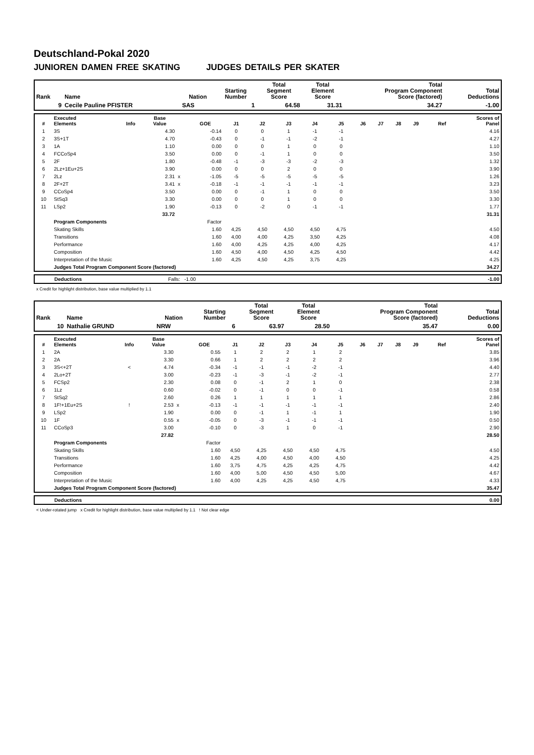Deutschland-Pokal 2020
JUNIOREN DAMEN FREE SKATING JUDGES DETAILS PER SKATER
| Rank | Name | Nation | Starting Number | Total Segment Score | Total Element Score | Total Program Component Score (factored) | Total Deductions |
| --- | --- | --- | --- | --- | --- | --- | --- |
| 9 | Cecile Pauline PFISTER | SAS | 1 | 64.58 | 31.31 | 34.27 | -1.00 |
| # | Executed Elements | Info | Base Value | | GOE | J1 | J2 | J3 | J4 | J5 | J6 | J7 | J8 | J9 | Ref | Scores of Panel |
| --- | --- | --- | --- | --- | --- | --- | --- | --- | --- | --- | --- | --- | --- | --- | --- | --- |
| 1 | 3S | | 4.30 | | -0.14 | 0 | 0 | 1 | -1 | -1 | | | | | | 4.16 |
| 2 | 3S+1T | | 4.70 | | -0.43 | 0 | -1 | -1 | -2 | -1 | | | | | | 4.27 |
| 3 | 1A | | 1.10 | | 0.00 | 0 | 0 | 1 | 0 | 0 | | | | | | 1.10 |
| 4 | FCCoSp4 | | 3.50 | | 0.00 | 0 | -1 | 1 | 0 | 0 | | | | | | 3.50 |
| 5 | 2F | | 1.80 | | -0.48 | -1 | -3 | -3 | -2 | -3 | | | | | | 1.32 |
| 6 | 2Lz+1Eu+2S | | 3.90 | | 0.00 | 0 | 0 | 2 | 0 | 0 | | | | | | 3.90 |
| 7 | 2Lz | | 2.31 | x | -1.05 | -5 | -5 | -5 | -5 | -5 | | | | | | 1.26 |
| 8 | 2F+2T | | 3.41 | x | -0.18 | -1 | -1 | -1 | -1 | -1 | | | | | | 3.23 |
| 9 | CCoSp4 | | 3.50 | | 0.00 | 0 | -1 | 1 | 0 | 0 | | | | | | 3.50 |
| 10 | StSq3 | | 3.30 | | 0.00 | 0 | 0 | 1 | 0 | 0 | | | | | | 3.30 |
| 11 | LSp2 | | 1.90 | | -0.13 | 0 | -2 | 0 | -1 | -1 | | | | | | 1.77 |
| | | | 33.72 | | | | | | | | | | | | | 31.31 |
| | Program Components | | | | Factor | | | | | | | | | | | |
| | Skating Skills | | | | 1.60 | 4,25 | 4,50 | 4,50 | 4,50 | 4,75 | | | | | | 4.50 |
| | Transitions | | | | 1.60 | 4,00 | 4,00 | 4,25 | 3,50 | 4,25 | | | | | | 4.08 |
| | Performance | | | | 1.60 | 4,00 | 4,25 | 4,25 | 4,00 | 4,25 | | | | | | 4.17 |
| | Composition | | | | 1.60 | 4,50 | 4,00 | 4,50 | 4,25 | 4,50 | | | | | | 4.42 |
| | Interpretation of the Music | | | | 1.60 | 4,25 | 4,50 | 4,25 | 3,75 | 4,25 | | | | | | 4.25 |
| | Judges Total Program Component Score (factored) | | | | | | | | | | | | | | | 34.27 |
| | Deductions | Falls: -1.00 | -1.00 |
x Credit for highlight distribution, base value multiplied by 1.1
| Rank | Name | Nation | Starting Number | Total Segment Score | Total Element Score | Total Program Component Score (factored) | Total Deductions |
| --- | --- | --- | --- | --- | --- | --- | --- |
| 10 | Nathalie GRUND | NRW | 6 | 63.97 | 28.50 | 35.47 | 0.00 |
| # | Executed Elements | Info | Base Value | | GOE | J1 | J2 | J3 | J4 | J5 | J6 | J7 | J8 | J9 | Ref | Scores of Panel |
| --- | --- | --- | --- | --- | --- | --- | --- | --- | --- | --- | --- | --- | --- | --- | --- | --- |
| 1 | 2A | | 3.30 | | 0.55 | 1 | 2 | 2 | 1 | 2 | | | | | | 3.85 |
| 2 | 2A | | 3.30 | | 0.66 | 1 | 2 | 2 | 2 | 2 | | | | | | 3.96 |
| 3 | 3S<+2T | < | 4.74 | | -0.34 | -1 | -1 | -1 | -2 | -1 | | | | | | 4.40 |
| 4 | 2Lo+2T | | 3.00 | | -0.23 | -1 | -3 | -1 | -2 | -1 | | | | | | 2.77 |
| 5 | FCSp2 | | 2.30 | | 0.08 | 0 | -1 | 2 | 1 | 0 | | | | | | 2.38 |
| 6 | 1Lz | | 0.60 | | -0.02 | 0 | -1 | 0 | 0 | -1 | | | | | | 0.58 |
| 7 | StSq2 | | 2.60 | | 0.26 | 1 | 1 | 1 | 1 | 1 | | | | | | 2.86 |
| 8 | 1F!+1Eu+2S | ! | 2.53 | x | -0.13 | -1 | -1 | -1 | -1 | -1 | | | | | | 2.40 |
| 9 | LSp2 | | 1.90 | | 0.00 | 0 | -1 | 1 | -1 | 1 | | | | | | 1.90 |
| 10 | 1F | | 0.55 | x | -0.05 | 0 | -3 | -1 | -1 | -1 | | | | | | 0.50 |
| 11 | CCoSp3 | | 3.00 | | -0.10 | 0 | -3 | 1 | 0 | -1 | | | | | | 2.90 |
| | | | 27.82 | | | | | | | | | | | | | 28.50 |
| | Program Components | | | | Factor | | | | | | | | | | | |
| | Skating Skills | | | | 1.60 | 4,50 | 4,25 | 4,50 | 4,50 | 4,75 | | | | | | 4.50 |
| | Transitions | | | | 1.60 | 4,25 | 4,00 | 4,50 | 4,00 | 4,50 | | | | | | 4.25 |
| | Performance | | | | 1.60 | 3,75 | 4,75 | 4,25 | 4,25 | 4,75 | | | | | | 4.42 |
| | Composition | | | | 1.60 | 4,00 | 5,00 | 4,50 | 4,50 | 5,00 | | | | | | 4.67 |
| | Interpretation of the Music | | | | 1.60 | 4,00 | 4,25 | 4,25 | 4,50 | 4,75 | | | | | | 4.33 |
| | Judges Total Program Component Score (factored) | | | | | | | | | | | | | | | 35.47 |
| | Deductions | 0.00 |
< Under-rotated jump x Credit for highlight distribution, base value multiplied by 1.1 ! Not clear edge